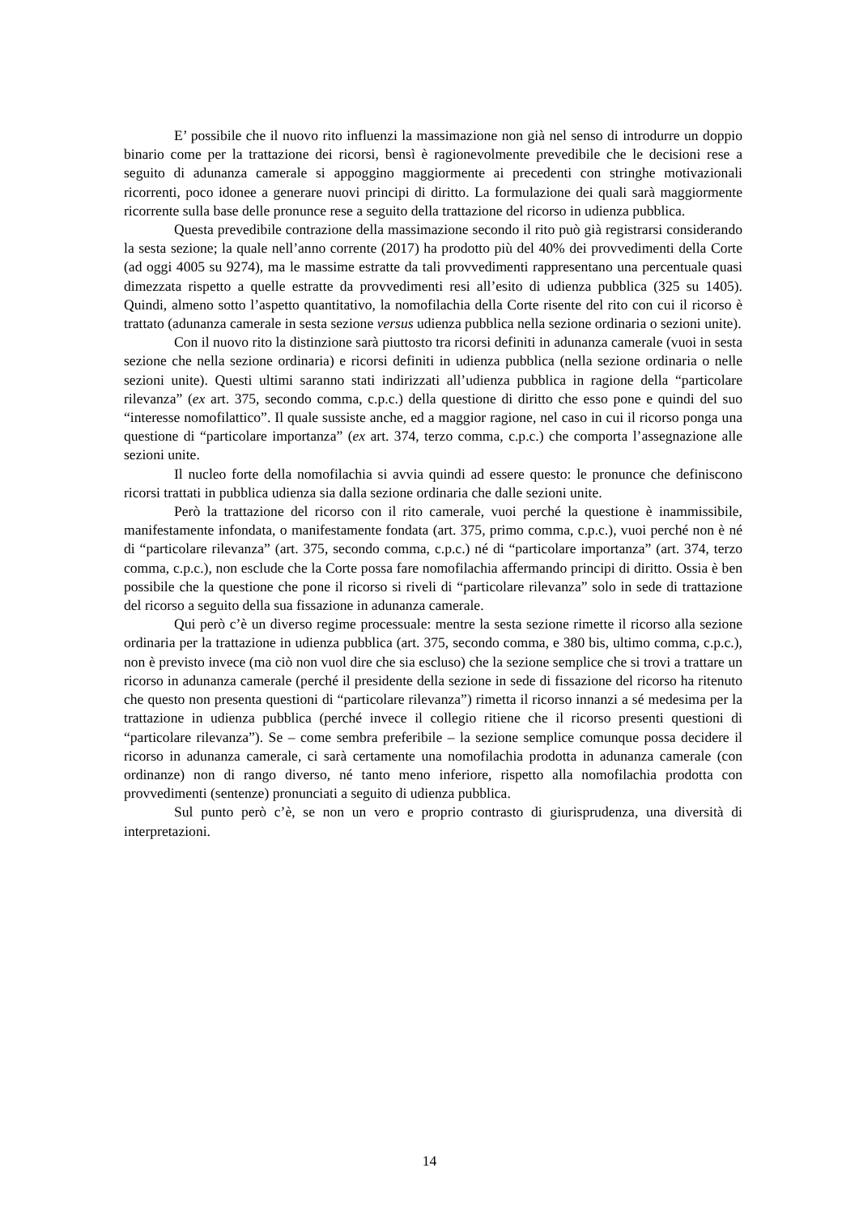E’ possibile che il nuovo rito influenzi la massimazione non già nel senso di introdurre un doppio binario come per la trattazione dei ricorsi, bensì è ragionevolmente prevedibile che le decisioni rese a seguito di adunanza camerale si appoggino maggiormente ai precedenti con stringhe motivazionali ricorrenti, poco idonee a generare nuovi principi di diritto. La formulazione dei quali sarà maggiormente ricorrente sulla base delle pronunce rese a seguito della trattazione del ricorso in udienza pubblica.
Questa prevedibile contrazione della massimazione secondo il rito può già registrarsi considerando la sesta sezione; la quale nell’anno corrente (2017) ha prodotto più del 40% dei provvedimenti della Corte (ad oggi 4005 su 9274), ma le massime estratte da tali provvedimenti rappresentano una percentuale quasi dimezzata rispetto a quelle estratte da provvedimenti resi all’esito di udienza pubblica (325 su 1405). Quindi, almeno sotto l’aspetto quantitativo, la nomofilachia della Corte risente del rito con cui il ricorso è trattato (adunanza camerale in sesta sezione versus udienza pubblica nella sezione ordinaria o sezioni unite).
Con il nuovo rito la distinzione sarà piuttosto tra ricorsi definiti in adunanza camerale (vuoi in sesta sezione che nella sezione ordinaria) e ricorsi definiti in udienza pubblica (nella sezione ordinaria o nelle sezioni unite). Questi ultimi saranno stati indirizzati all’udienza pubblica in ragione della “particolare rilevanza” (ex art. 375, secondo comma, c.p.c.) della questione di diritto che esso pone e quindi del suo “interesse nomofilattico”. Il quale sussiste anche, ed a maggior ragione, nel caso in cui il ricorso ponga una questione di “particolare importanza” (ex art. 374, terzo comma, c.p.c.) che comporta l’assegnazione alle sezioni unite.
Il nucleo forte della nomofilachia si avvia quindi ad essere questo: le pronunce che definiscono ricorsi trattati in pubblica udienza sia dalla sezione ordinaria che dalle sezioni unite.
Però la trattazione del ricorso con il rito camerale, vuoi perché la questione è inammissibile, manifestamente infondata, o manifestamente fondata (art. 375, primo comma, c.p.c.), vuoi perché non è né di “particolare rilevanza” (art. 375, secondo comma, c.p.c.) né di “particolare importanza” (art. 374, terzo comma, c.p.c.), non esclude che la Corte possa fare nomofilachia affermando principi di diritto. Ossia è ben possibile che la questione che pone il ricorso si riveli di “particolare rilevanza” solo in sede di trattazione del ricorso a seguito della sua fissazione in adunanza camerale.
Qui però c’è un diverso regime processuale: mentre la sesta sezione rimette il ricorso alla sezione ordinaria per la trattazione in udienza pubblica (art. 375, secondo comma, e 380 bis, ultimo comma, c.p.c.), non è previsto invece (ma ciò non vuol dire che sia escluso) che la sezione semplice che si trovi a trattare un ricorso in adunanza camerale (perché il presidente della sezione in sede di fissazione del ricorso ha ritenuto che questo non presenta questioni di “particolare rilevanza”) rimetta il ricorso innanzi a sé medesima per la trattazione in udienza pubblica (perché invece il collegio ritiene che il ricorso presenti questioni di “particolare rilevanza”). Se – come sembra preferibile – la sezione semplice comunque possa decidere il ricorso in adunanza camerale, ci sarà certamente una nomofilachia prodotta in adunanza camerale (con ordinanze) non di rango diverso, né tanto meno inferiore, rispetto alla nomofilachia prodotta con provvedimenti (sentenze) pronunciati a seguito di udienza pubblica.
Sul punto però c’è, se non un vero e proprio contrasto di giurisprudenza, una diversità di interpretazioni.
14